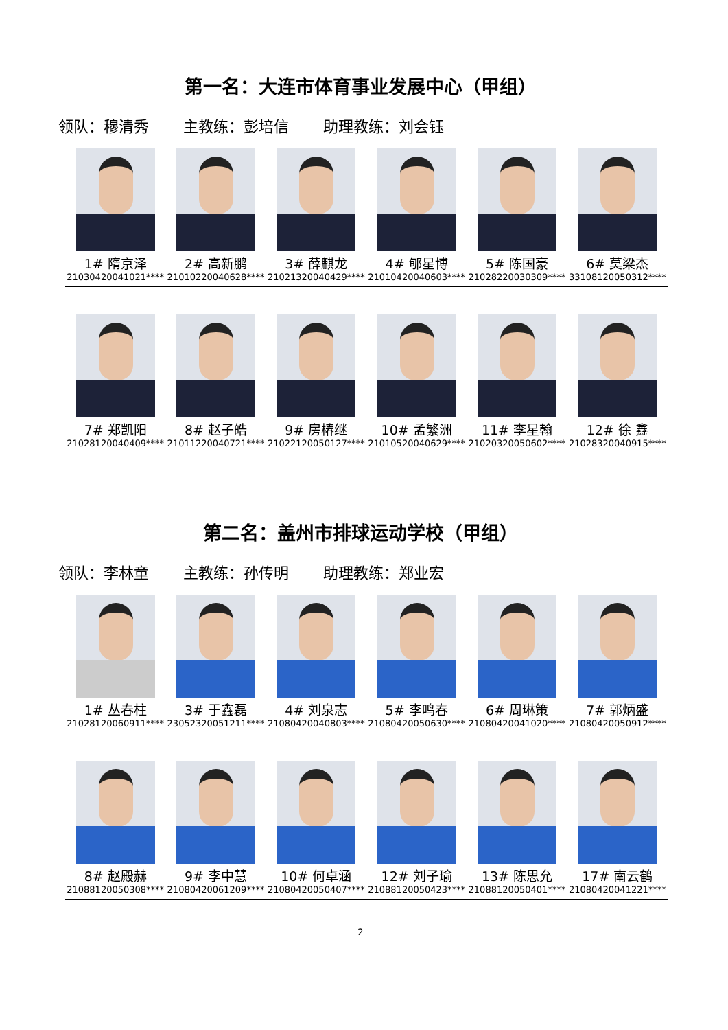第一名：大连市体育事业发展中心（甲组）
领队：穆清秀 主教练：彭培信 助理教练：刘会钰
| 1# 隋京泽 21030420041021**** | 2# 高新鹏 21010220040628**** | 3# 薛麒龙 21021320040429**** | 4# 郇星博 21010420040603**** | 5# 陈国豪 21028220030309**** | 6# 莫梁杰 33108120050312**** |
| 7# 郑凯阳 21028120040409**** | 8# 赵子皓 21011220040721**** | 9# 房椿继 21022120050127**** | 10# 孟繁洲 21010520040629**** | 11# 李星翰 21020320050602**** | 12# 徐 鑫 21028320040915**** |
第二名：盖州市排球运动学校（甲组）
领队：李林童 主教练：孙传明 助理教练：郑业宏
| 1# 丛春柱 21028120060911**** | 3# 于鑫磊 23052320051211**** | 4# 刘泉志 21080420040803**** | 5# 李鸣春 21080420050630**** | 6# 周琳策 21080420041020**** | 7# 郭炳盛 21080420050912**** |
| 8# 赵殿赫 21088120050308**** | 9# 李中慧 21080420061209**** | 10# 何卓涵 21080420050407**** | 12# 刘子瑜 21088120050423**** | 13# 陈思允 21088120050401**** | 17# 南云鹤 21080420041221**** |
2